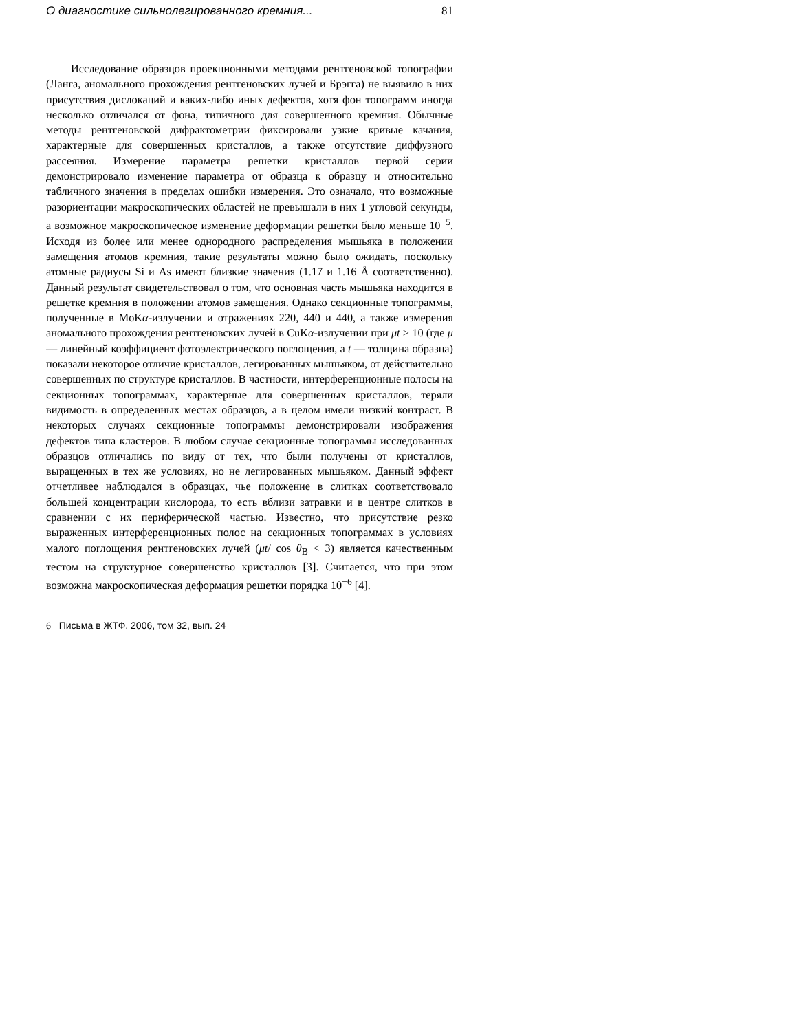О диагностике сильнолегированного кремния... 81
Исследование образцов проекционными методами рентгеновской топографии (Ланга, аномального прохождения рентгеновских лучей и Брэгга) не выявило в них присутствия дислокаций и каких-либо иных дефектов, хотя фон топограмм иногда несколько отличался от фона, типичного для совершенного кремния. Обычные методы рентгеновской дифрактометрии фиксировали узкие кривые качания, характерные для совершенных кристаллов, а также отсутствие диффузного рассеяния. Измерение параметра решетки кристаллов первой серии демонстрировало изменение параметра от образца к образцу и относительно табличного значения в пределах ошибки измерения. Это означало, что возможные разориентации макроскопических областей не превышали в них 1 угловой секунды, а возможное макроскопическое изменение деформации решетки было меньше 10<sup>−5</sup>. Исходя из более или менее однородного распределения мышьяка в положении замещения атомов кремния, такие результаты можно было ожидать, поскольку атомные радиусы Si и As имеют близкие значения (1.17 и 1.16 Å соответственно). Данный результат свидетельствовал о том, что основная часть мышьяка находится в решетке кремния в положении атомов замещения. Однако секционные топограммы, полученные в MoKα-излучении и отражениях 220, 440 и 440, а также измерения аномального прохождения рентгеновских лучей в CuKα-излучении при μt > 10 (где μ — линейный коэффициент фотоэлектрического поглощения, а t — толщина образца) показали некоторое отличие кристаллов, легированных мышьяком, от действительно совершенных по структуре кристаллов. В частности, интерференционные полосы на секционных топограммах, характерные для совершенных кристаллов, теряли видимость в определенных местах образцов, а в целом имели низкий контраст. В некоторых случаях секционные топограммы демонстрировали изображения дефектов типа кластеров. В любом случае секционные топограммы исследованных образцов отличались по виду от тех, что были получены от кристаллов, выращенных в тех же условиях, но не легированных мышьяком. Данный эффект отчетливее наблюдался в образцах, чье положение в слитках соответствовало большей концентрации кислорода, то есть вблизи затравки и в центре слитков в сравнении с их периферической частью. Известно, что присутствие резко выраженных интерференционных полос на секционных топограммах в условиях малого поглощения рентгеновских лучей (μt/ cos θ<sub>B</sub> < 3) является качественным тестом на структурное совершенство кристаллов [3]. Считается, что при этом возможна макроскопическая деформация решетки порядка 10<sup>−6</sup> [4].
6 Письма в ЖТФ, 2006, том 32, вып. 24